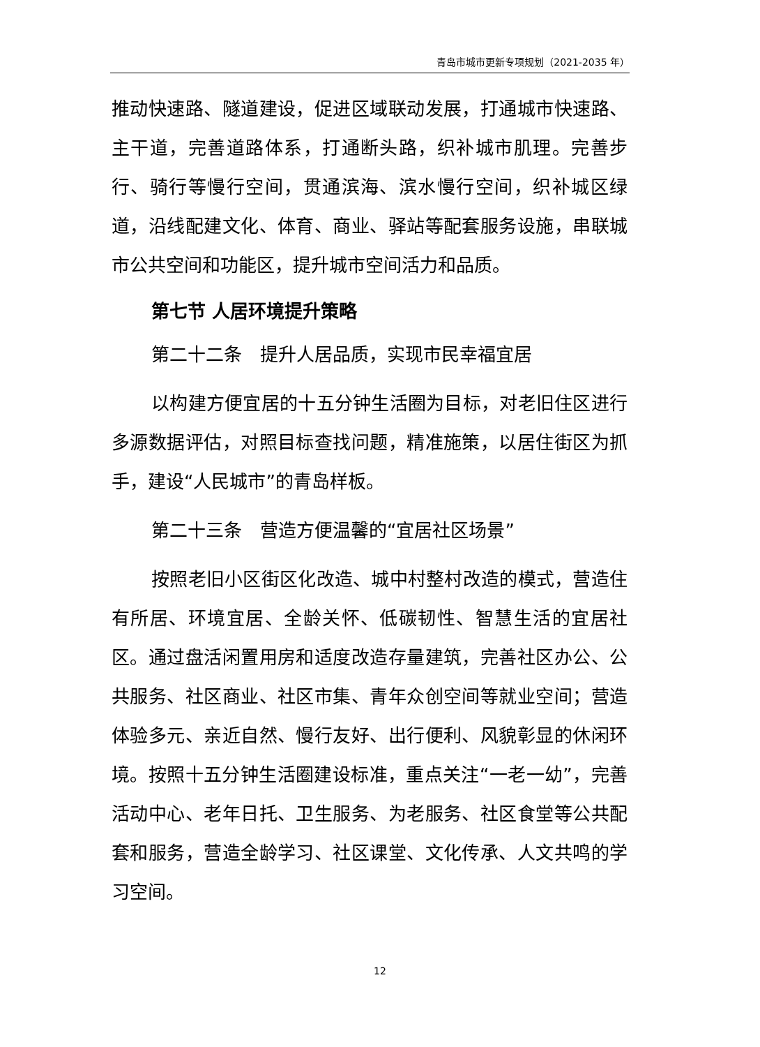青岛市城市更新专项规划（2021-2035 年）
推动快速路、隧道建设，促进区域联动发展，打通城市快速路、主干道，完善道路体系，打通断头路，织补城市肌理。完善步行、骑行等慢行空间，贯通滨海、滨水慢行空间，织补城区绿道，沿线配建文化、体育、商业、驿站等配套服务设施，串联城市公共空间和功能区，提升城市空间活力和品质。
第七节 人居环境提升策略
第二十二条　提升人居品质，实现市民幸福宜居
以构建方便宜居的十五分钟生活圈为目标，对老旧住区进行多源数据评估，对照目标查找问题，精准施策，以居住街区为抓手，建设“人民城市”的青岛样板。
第二十三条　营造方便温馨的“宜居社区场景”
按照老旧小区街区化改造、城中村整村改造的模式，营造住有所居、环境宜居、全龄关怀、低碳韧性、智慧生活的宜居社区。通过盘活闲置用房和适度改造存量建筑，完善社区办公、公共服务、社区商业、社区市集、青年众创空间等就业空间；营造体验多元、亲近自然、慢行友好、出行便利、风貌彰显的休闲环境。按照十五分钟生活圈建设标准，重点关注“一老一幼”，完善活动中心、老年日托、卫生服务、为老服务、社区食堂等公共配套和服务，营造全龄学习、社区课堂、文化传承、人文共鸣的学习空间。
12